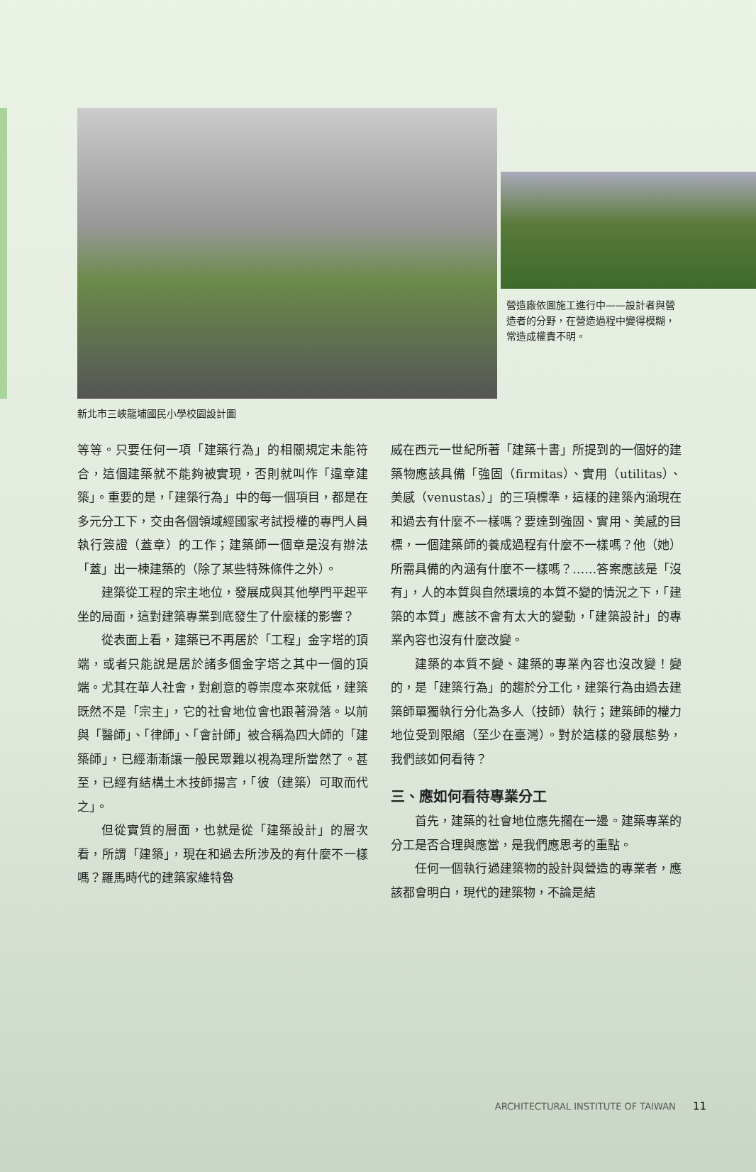營造廠依圖施工進行中——設計者與營造者的分野，在營造過程中變得模糊，常造成權責不明。
新北市三峽龍埔國民小學校園設計圖
等等。只要任何一項「建築行為」的相關規定未能符合，這個建築就不能夠被實現，否則就叫作「違章建築」。重要的是，「建築行為」中的每一個項目，都是在多元分工下，交由各個領域經國家考試授權的專門人員執行簽證（蓋章）的工作；建築師一個章是沒有辦法「蓋」出一棟建築的（除了某些特殊條件之外）。
建築從工程的宗主地位，發展成與其他學門平起平坐的局面，這對建築專業到底發生了什麼樣的影響？
從表面上看，建築已不再居於「工程」金字塔的頂端，或者只能說是居於諸多個金字塔之其中一個的頂端。尤其在華人社會，對創意的尊崇度本來就低，建築既然不是「宗主」，它的社會地位會也跟著滑落。以前與「醫師」、「律師」、「會計師」被合稱為四大師的「建築師」，已經漸漸讓一般民眾難以視為理所當然了。甚至，已經有結構土木技師揚言，「彼（建築）可取而代之」。
但從實質的層面，也就是從「建築設計」的層次看，所謂「建築」，現在和過去所涉及的有什麼不一樣嗎？羅馬時代的建築家維特魯
威在西元一世紀所著「建築十書」所提到的一個好的建築物應該具備「強固（firmitas）、實用（utilitas）、美感（venustas）」的三項標準，這樣的建築內涵現在和過去有什麼不一樣嗎？要達到強固、實用、美感的目標，一個建築師的養成過程有什麼不一樣嗎？他（她）所需具備的內涵有什麼不一樣嗎？……答案應該是「沒有」，人的本質與自然環境的本質不變的情況之下，「建築的本質」應該不會有太大的變動，「建築設計」的專業內容也沒有什麼改變。
建築的本質不變、建築的專業內容也沒改變！變的，是「建築行為」的趨於分工化，建築行為由過去建築師單獨執行分化為多人（技師）執行；建築師的權力地位受到限縮（至少在臺灣）。對於這樣的發展態勢，我們該如何看待？
三、應如何看待專業分工
首先，建築的社會地位應先擱在一邊。建築專業的分工是否合理與應當，是我們應思考的重點。
任何一個執行過建築物的設計與營造的專業者，應該都會明白，現代的建築物，不論是結
ARCHITECTURAL INSTITUTE OF TAIWAN 11